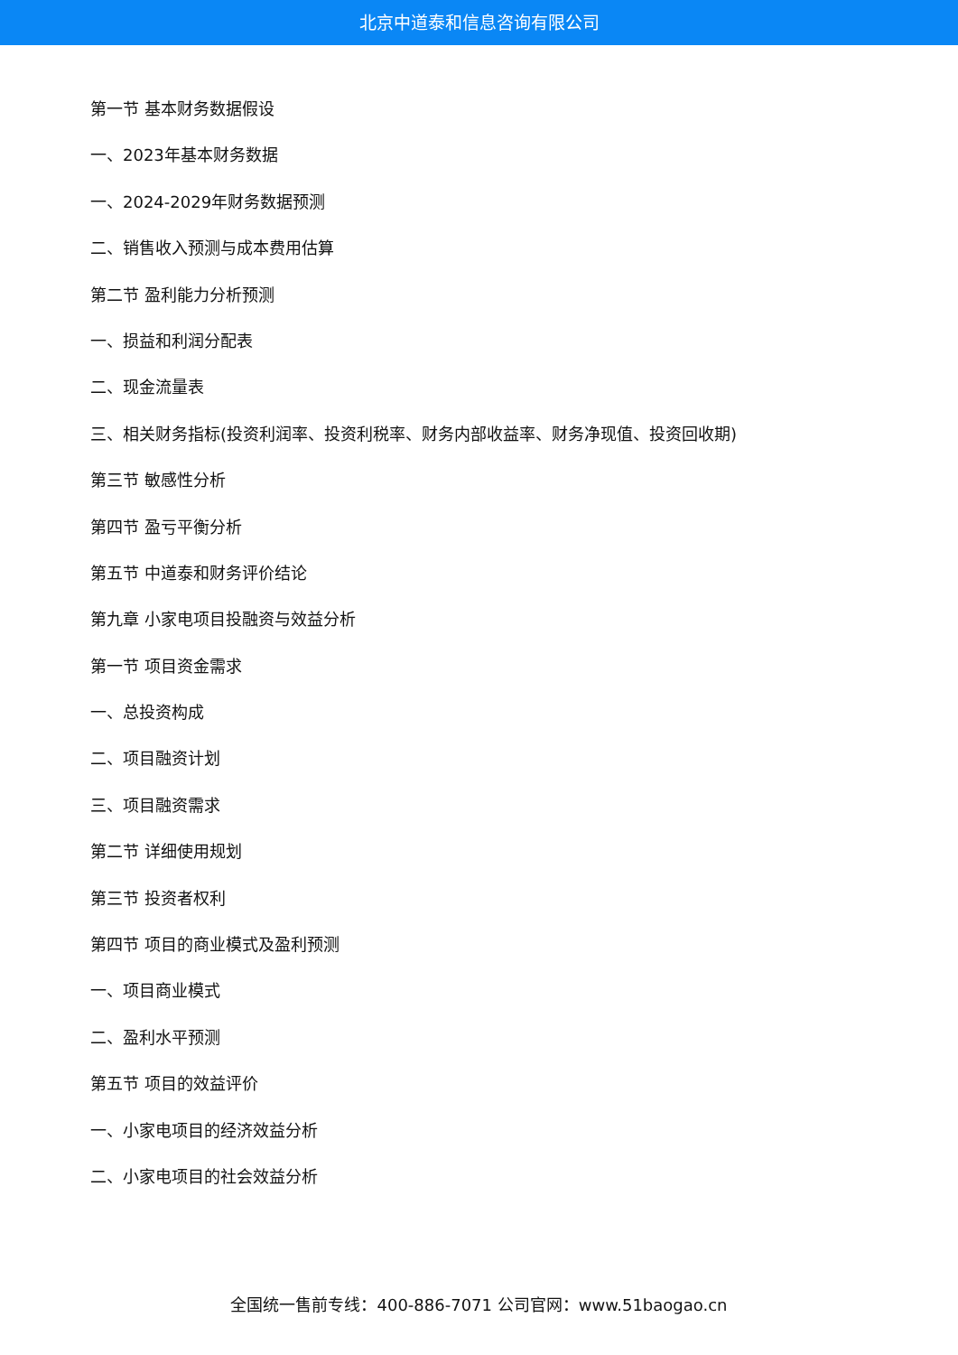北京中道泰和信息咨询有限公司
第一节 基本财务数据假设
一、2023年基本财务数据
一、2024-2029年财务数据预测
二、销售收入预测与成本费用估算
第二节 盈利能力分析预测
一、损益和利润分配表
二、现金流量表
三、相关财务指标(投资利润率、投资利税率、财务内部收益率、财务净现值、投资回收期)
第三节 敏感性分析
第四节 盈亏平衡分析
第五节 中道泰和财务评价结论
第九章 小家电项目投融资与效益分析
第一节 项目资金需求
一、总投资构成
二、项目融资计划
三、项目融资需求
第二节 详细使用规划
第三节 投资者权利
第四节 项目的商业模式及盈利预测
一、项目商业模式
二、盈利水平预测
第五节 项目的效益评价
一、小家电项目的经济效益分析
二、小家电项目的社会效益分析
全国统一售前专线：400-886-7071 公司官网：www.51baogao.cn